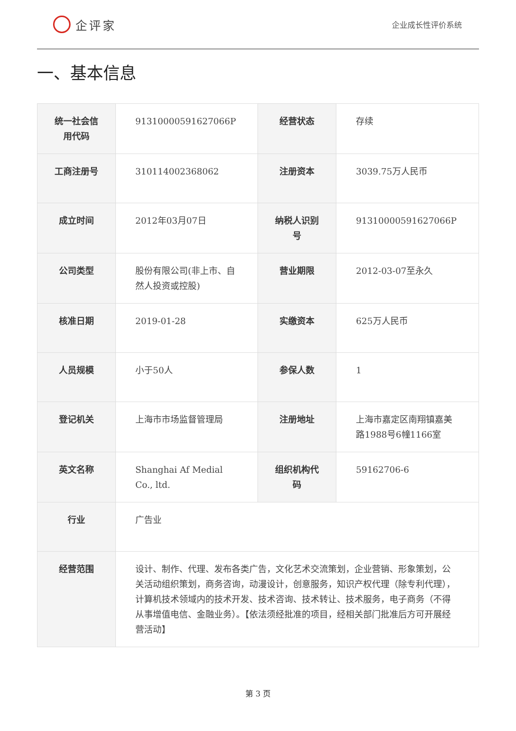企评家
企业成长性评价系统
一、基本信息
| 统一社会信用代码 | 91310000591627066P | 经营状态 | 存续 |
| 工商注册号 | 310114002368062 | 注册资本 | 3039.75万人民币 |
| 成立时间 | 2012年03月07日 | 纳税人识别号 | 91310000591627066P |
| 公司类型 | 股份有限公司(非上市、自然人投资或控股) | 营业期限 | 2012-03-07至永久 |
| 核准日期 | 2019-01-28 | 实缴资本 | 625万人民币 |
| 人员规模 | 小于50人 | 参保人数 | 1 |
| 登记机关 | 上海市市场监督管理局 | 注册地址 | 上海市嘉定区南翔镇嘉美路1988号6幢1166室 |
| 英文名称 | Shanghai Af Medial Co., ltd. | 组织机构代码 | 59162706-6 |
| 行业 | 广告业 | | |
| 经营范围 | 设计、制作、代理、发布各类广告，文化艺术交流策划，企业营销、形象策划，公关活动组织策划，商务咨询，动漫设计，创意服务，知识产权代理（除专利代理），计算机技术领域内的技术开发、技术咨询、技术转让、技术服务，电子商务（不得从事增值电信、金融业务）。【依法须经批准的项目，经相关部门批准后方可开展经营活动】 | | |
第 3 页